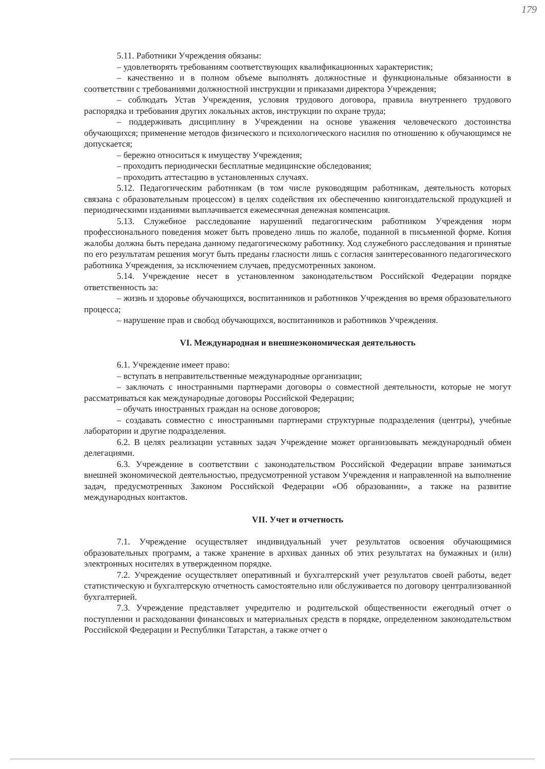179
5.11. Работники Учреждения обязаны:
– удовлетворять требованиям соответствующих квалификационных характеристик;
– качественно и в полном объеме выполнять должностные и функциональные обязанности в соответствии с требованиями должностной инструкции и приказами директора Учреждения;
– соблюдать Устав Учреждения, условия трудового договора, правила внутреннего трудового распорядка и требования других локальных актов, инструкции по охране труда;
– поддерживать дисциплину в Учреждении на основе уважения человеческого достоинства обучающихся; применение методов физического и психологического насилия по отношению к обучающимся не допускается;
– бережно относиться к имуществу Учреждения;
– проходить периодически бесплатные медицинские обследования;
– проходить аттестацию в установленных случаях.
5.12. Педагогическим работникам (в том числе руководящим работникам, деятельность которых связана с образовательным процессом) в целях содействия их обеспечению книгоиздательской продукцией и периодическими изданиями выплачивается ежемесячная денежная компенсация.
5.13. Служебное расследование нарушений педагогическим работником Учреждения норм профессионального поведения может быть проведено лишь по жалобе, поданной в письменной форме. Копия жалобы должна быть передана данному педагогическому работнику. Ход служебного расследования и принятые по его результатам решения могут быть преданы гласности лишь с согласия заинтересованного педагогического работника Учреждения, за исключением случаев, предусмотренных законом.
5.14. Учреждение несет в установленном законодательством Российской Федерации порядке ответственность за:
– жизнь и здоровье обучающихся, воспитанников и работников Учреждения во время образовательного процесса;
– нарушение прав и свобод обучающихся, воспитанников и работников Учреждения.
VI. Международная и внешнеэкономическая деятельность
6.1. Учреждение имеет право:
– вступать в неправительственные международные организации;
– заключать с иностранными партнерами договоры о совместной деятельности, которые не могут рассматриваться как международные договоры Российской Федерации;
– обучать иностранных граждан на основе договоров;
– создавать совместно с иностранными партнерами структурные подразделения (центры), учебные лаборатории и другие подразделения.
6.2. В целях реализации уставных задач Учреждение может организовывать международный обмен делегациями.
6.3. Учреждение в соответствии с законодательством Российской Федерации вправе заниматься внешней экономической деятельностью, предусмотренной уставом Учреждения и направленной на выполнение задач, предусмотренных Законом Российской Федерации «Об образовании», а также на развитие международных контактов.
VII. Учет и отчетность
7.1. Учреждение осуществляет индивидуальный учет результатов освоения обучающимися образовательных программ, а также хранение в архивах данных об этих результатах на бумажных и (или) электронных носителях в утвержденном порядке.
7.2. Учреждение осуществляет оперативный и бухгалтерский учет результатов своей работы, ведет статистическую и бухгалтерскую отчетность самостоятельно или обслуживается по договору централизованной бухгалтерией.
7.3. Учреждение представляет учредителю и родительской общественности ежегодный отчет о поступлении и расходовании финансовых и материальных средств в порядке, определенном законодательством Российской Федерации и Республики Татарстан, а также отчет о